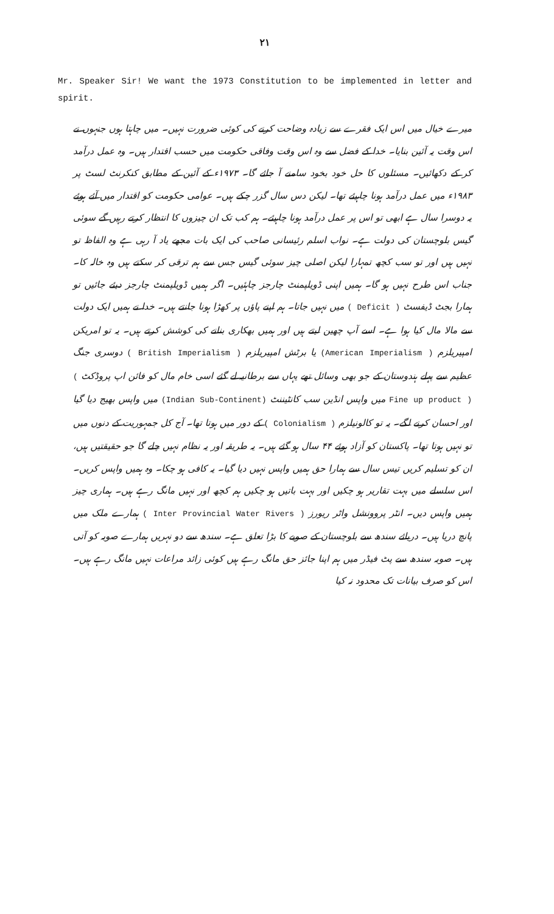۲۱
Mr. Speaker Sir! We want the 1973 Constitution to be implemented in letter and spirit.
میرے خیال میں اس ایک فقرے سے زیادہ وضاحت کرنے کی کوئی ضرورت نہیں۔ میں چاہتا ہوں جنہوں نے اس وقت یہ آئین بنایا۔ خدا کے فضل سے وہ اس وقت وفاقی حکومت میں حسب اقتدار ہیں۔ وہ عمل درآمد کر کے دکھائیں۔ مسئلوں کا حل خود بخود سامنے آ جائے گا۔ ۱۹۷۳ء کے آئین کے مطابق کنکرنٹ لسٹ پر ۱۹۸۳ء میں عمل درآمد ہونا چاہیئے تھا۔ لیکن دس سال گزر چکے ہیں۔ عوامی حکومت کو اقتدار میں آئے ہوئے یہ دوسرا سال ہے ابھی تو اس پر عمل درآمد ہونا چاہیئے۔ ہم کب تک ان چیزوں کا انتظار کرتے رہیں گے سوئی گیس بلوچستان کی دولت ہے۔ نواب اسلم رئیسانی صاحب کی ایک بات مجھے یاد آ رہی ہے وہ الفاظ تو نہیں ہیں اور تو سب کچھ تمہارا لیکن اصلی چیز سوئی گیس جس سے ہم ترقی کر سکتے ہیں وہ خالہ کا۔ جناب اس طرح نہیں ہو گا۔ ہمیں اپنی ڈویلپمنٹ چارجز چاہئیں۔ اگر ہمیں ڈویلپمنٹ چارجز دیئے جائیں تو ہمارا بجٹ ڈیفسٹ ( Deficit ) میں نہیں جاتا۔ ہم اپنے پاؤں پر کھڑا ہونا جانتے ہیں۔ خدا نے ہمیں ایک دولت سے مالا مال کیا ہوا ہے۔ اسے آپ چھین لیتے ہیں اور ہمیں بھکاری بنانے کی کوشش کرتے ہیں۔ یہ تو امریکن امپیریلزم (American Imperialism ) یا برٹش امپیریلزم ( British Imperialism ) دوسری جنگ عظیم سے پہلے ہندوستان کے جو بھی وسائل تھے یہاں سے برطانیہ لے گئے اسی خام مال کو فائن اپ پروڈکٹ ( Fine up product ) میں واپس انڈین سب کانٹیننٹ (Indian Sub-Continent) میں واپس بھیج دیا گیا اور احسان کرنے لگے۔ یہ تو کالونیلزم ( Colonialism ) کے دور میں ہوتا تھا۔ آج کل جمہوریت کے دنوں میں تو نہیں ہوتا تھا۔ پاکستان کو آزاد ہوئے ۴۴ سال ہو گئے ہیں۔ یہ طریقہ اور یہ نظام نہیں چلے گا جو حقیقتیں ہیں، ان کو تسلیم کریں تیس سال سے ہمارا حق ہمیں واپس نہیں دیا گیا۔ یہ کافی ہو چکا۔ وہ ہمیں واپس کریں۔ اس سلسلے میں بہت تقاریر ہو چکیں اور بہت باتیں ہو چکیں ہم کچھ اور نہیں مانگ رہے ہیں۔ ہماری چیز ہمیں واپس دیں۔ انٹر پروونشل واٹر ریورز ( Inter Provincial Water Rivers ) ہمارے ملک میں پانچ دریا ہیں۔ دریائے سندھ سے بلوچستان کے صوبے کا بڑا تعلق ہے۔ سندھ سے دو نہریں ہمارے صوبہ کو آتی ہیں۔ صوبہ سندھ سے پٹ فیڈر میں ہم اپنا جائز حق مانگ رہے ہیں کوئی زائد مراعات نہیں مانگ رہے ہیں۔ اس کو صرف بیانات تک محدود نہ کیا